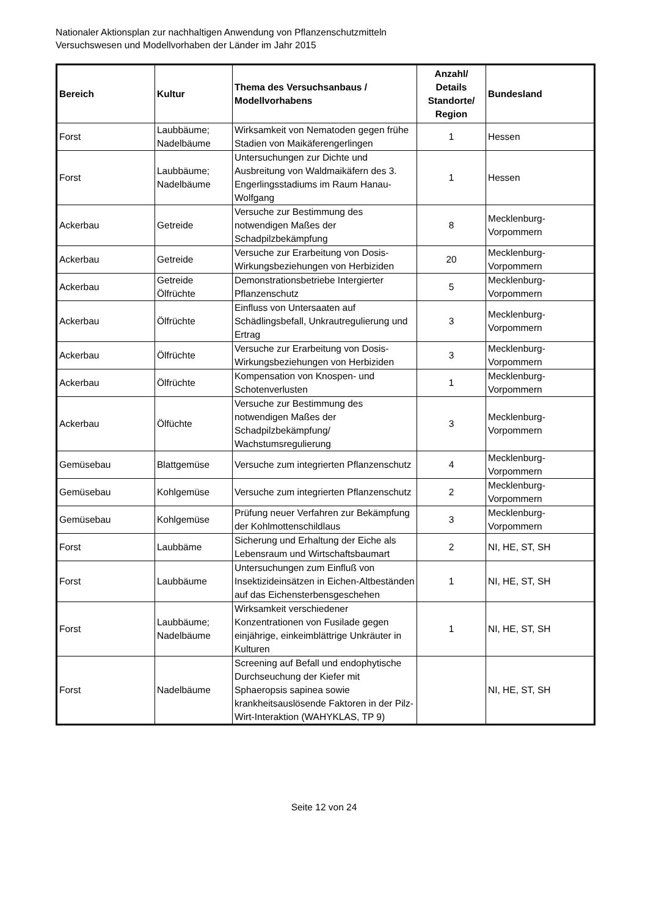Nationaler Aktionsplan zur nachhaltigen Anwendung von Pflanzenschutzmitteln
Versuchswesen und Modellvorhaben der Länder im Jahr 2015
| Bereich | Kultur | Thema des Versuchsanbaus / Modellvorhabens | Anzahl/ Details Standorte/ Region | Bundesland |
| --- | --- | --- | --- | --- |
| Forst | Laubbäume; Nadelbäume | Wirksamkeit von Nematoden gegen frühe Stadien von Maikäferengerlingen | 1 | Hessen |
| Forst | Laubbäume; Nadelbäume | Untersuchungen zur Dichte und Ausbreitung von Waldmaikäfern des 3. Engerlingsstadiums im Raum Hanau-Wolfgang | 1 | Hessen |
| Ackerbau | Getreide | Versuche zur Bestimmung des notwendigen Maßes der Schadpilzbekämpfung | 8 | Mecklenburg-Vorpommern |
| Ackerbau | Getreide | Versuche zur Erarbeitung von Dosis-Wirkungsbeziehungen von Herbiziden | 20 | Mecklenburg-Vorpommern |
| Ackerbau | Getreide Ölfrüchte | Demonstrationsbetriebe Intergierter Pflanzenschutz | 5 | Mecklenburg-Vorpommern |
| Ackerbau | Ölfrüchte | Einfluss von Untersaaten auf Schädlingsbefall, Unkrautregulierung und Ertrag | 3 | Mecklenburg-Vorpommern |
| Ackerbau | Ölfrüchte | Versuche zur Erarbeitung von Dosis-Wirkungsbeziehungen von Herbiziden | 3 | Mecklenburg-Vorpommern |
| Ackerbau | Ölfrüchte | Kompensation von Knospen- und Schotenverlusten | 1 | Mecklenburg-Vorpommern |
| Ackerbau | Ölfüchte | Versuche zur Bestimmung des notwendigen Maßes der Schadpilzbekämpfung/ Wachstumsregulierung | 3 | Mecklenburg-Vorpommern |
| Gemüsebau | Blattgemüse | Versuche zum integrierten Pflanzenschutz | 4 | Mecklenburg-Vorpommern |
| Gemüsebau | Kohlgemüse | Versuche zum integrierten Pflanzenschutz | 2 | Mecklenburg-Vorpommern |
| Gemüsebau | Kohlgemüse | Prüfung neuer Verfahren zur Bekämpfung der Kohlmottenschildlaus | 3 | Mecklenburg-Vorpommern |
| Forst | Laubbäme | Sicherung und Erhaltung der Eiche als Lebensraum und Wirtschaftsbaumart | 2 | NI, HE, ST, SH |
| Forst | Laubbäume | Untersuchungen zum Einfluß von Insektizideinsätzen in Eichen-Altbeständen auf das Eichensterbensgeschehen | 1 | NI, HE, ST, SH |
| Forst | Laubbäume; Nadelbäume | Wirksamkeit verschiedener Konzentrationen von Fusilade gegen einjährige, einkeimblättrige Unkräuter in Kulturen | 1 | NI, HE, ST, SH |
| Forst | Nadelbäume | Screening auf Befall und endophytische Durchseuchung der Kiefer mit Sphaeropsis sapinea sowie krankheitsauslösende Faktoren in der Pilz-Wirt-Interaktion (WAHYKLAS, TP 9) | | NI, HE, ST, SH |
Seite 12 von 24